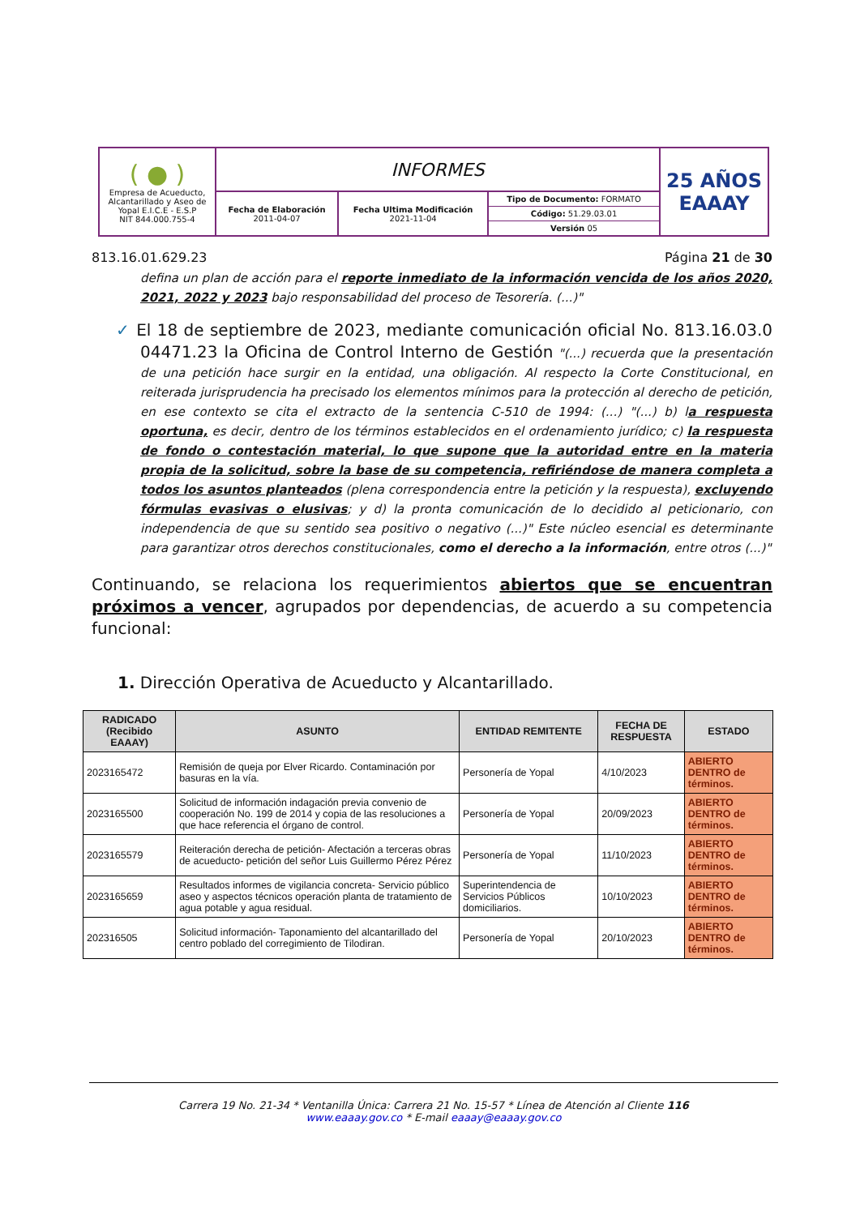| ( ● ) Empresa de Acueducto, Alcantarillado y Aseo de Yopal E.I.C.E - E.S.P NIT 844.000.755-4 | INFORMES | | | 25 AÑOS EAAAY |
| | Fecha de Elaboración 2011-04-07 | Fecha Ultima Modificación 2021-11-04 | Tipo de Documento: FORMATO Código: 51.29.03.01 Versión 05 | |
813.16.01.629.23 Página 21 de 30
defina un plan de acción para el reporte inmediato de la información vencida de los años 2020, 2021, 2022 y 2023 bajo responsabilidad del proceso de Tesorería. (...)"
✓ El 18 de septiembre de 2023, mediante comunicación oficial No. 813.16.03.0 04471.23 la Oficina de Control Interno de Gestión "(...) recuerda que la presentación de una petición hace surgir en la entidad, una obligación. Al respecto la Corte Constitucional, en reiterada jurisprudencia ha precisado los elementos mínimos para la protección al derecho de petición, en ese contexto se cita el extracto de la sentencia C-510 de 1994: (...) "(...) b) la respuesta oportuna, es decir, dentro de los términos establecidos en el ordenamiento jurídico; c) la respuesta de fondo o contestación material, lo que supone que la autoridad entre en la materia propia de la solicitud, sobre la base de su competencia, refiriéndose de manera completa a todos los asuntos planteados (plena correspondencia entre la petición y la respuesta), excluyendo fórmulas evasivas o elusivas; y d) la pronta comunicación de lo decidido al peticionario, con independencia de que su sentido sea positivo o negativo (...)" Este núcleo esencial es determinante para garantizar otros derechos constitucionales, como el derecho a la información, entre otros (...)"
Continuando, se relaciona los requerimientos abiertos que se encuentran próximos a vencer, agrupados por dependencias, de acuerdo a su competencia funcional:
1. Dirección Operativa de Acueducto y Alcantarillado.
| RADICADO (Recibido EAAAY) | ASUNTO | ENTIDAD REMITENTE | FECHA DE RESPUESTA | ESTADO |
| --- | --- | --- | --- | --- |
| 2023165472 | Remisión de queja por Elver Ricardo. Contaminación por basuras en la vía. | Personería de Yopal | 4/10/2023 | ABIERTO DENTRO de términos. |
| 2023165500 | Solicitud de información indagación previa convenio de cooperación No. 199 de 2014 y copia de las resoluciones a que hace referencia el órgano de control. | Personería de Yopal | 20/09/2023 | ABIERTO DENTRO de términos. |
| 2023165579 | Reiteración derecha de petición- Afectación a terceras obras de acueducto- petición del señor Luis Guillermo Pérez Pérez | Personería de Yopal | 11/10/2023 | ABIERTO DENTRO de términos. |
| 2023165659 | Resultados informes de vigilancia concreta- Servicio público aseo y aspectos técnicos operación planta de tratamiento de agua potable y agua residual. | Superintendencia de Servicios Públicos domiciliarios. | 10/10/2023 | ABIERTO DENTRO de términos. |
| 202316505 | Solicitud información- Taponamiento del alcantarillado del centro poblado del corregimiento de Tilodiran. | Personería de Yopal | 20/10/2023 | ABIERTO DENTRO de términos. |
Carrera 19 No. 21-34 * Ventanilla Única: Carrera 21 No. 15-57 * Línea de Atención al Cliente 116
www.eaaay.gov.co * E-mail eaaay@eaaay.gov.co